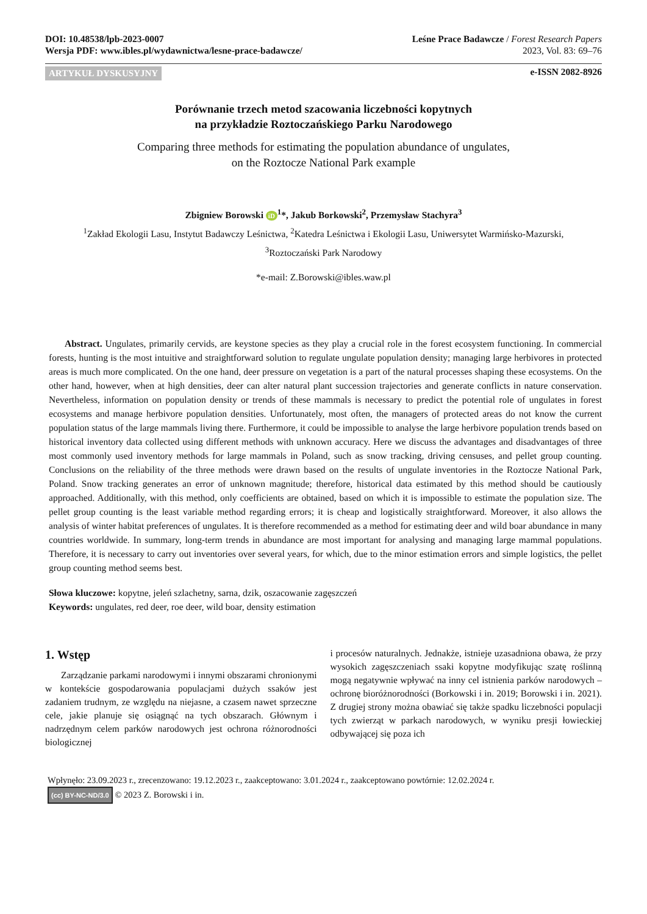DOI: 10.48538/lpb-2023-0007
Wersja PDF: www.ibles.pl/wydawnictwa/lesne-prace-badawcze/
Leśne Prace Badawcze / Forest Research Papers
2023, Vol. 83: 69–76
ARTYKUŁ DYSKUSYJNY e-ISSN 2082-8926
Porównanie trzech metod szacowania liczebności kopytnych
na przykładzie Roztoczańskiego Parku Narodowego
Comparing three methods for estimating the population abundance of ungulates,
on the Roztocze National Park example
Zbigniew Borowski iD<sup>1</sup>*, Jakub Borkowski<sup>2</sup>, Przemysław Stachyra<sup>3</sup>
<sup>1</sup> Zakład Ekologii Lasu, Instytut Badawczy Leśnictwa, <sup>2</sup>Katedra Leśnictwa i Ekologii Lasu, Uniwersytet Warmińsko-Mazurski,
<sup>3</sup> Roztoczański Park Narodowy
*e-mail: Z.Borowski@ibles.waw.pl
Abstract. Ungulates, primarily cervids, are keystone species as they play a crucial role in the forest ecosystem functioning. In commercial forests, hunting is the most intuitive and straightforward solution to regulate ungulate population density; managing large herbivores in protected areas is much more complicated. On the one hand, deer pressure on vegetation is a part of the natural processes shaping these ecosystems. On the other hand, however, when at high densities, deer can alter natural plant succession trajectories and generate conflicts in nature conservation. Nevertheless, information on population density or trends of these mammals is necessary to predict the potential role of ungulates in forest ecosystems and manage herbivore population densities. Unfortunately, most often, the managers of protected areas do not know the current population status of the large mammals living there. Furthermore, it could be impossible to analyse the large herbivore population trends based on historical inventory data collected using different methods with unknown accuracy. Here we discuss the advantages and disadvantages of three most commonly used inventory methods for large mammals in Poland, such as snow tracking, driving censuses, and pellet group counting. Conclusions on the reliability of the three methods were drawn based on the results of ungulate inventories in the Roztocze National Park, Poland. Snow tracking generates an error of unknown magnitude; therefore, historical data estimated by this method should be cautiously approached. Additionally, with this method, only coefficients are obtained, based on which it is impossible to estimate the population size. The pellet group counting is the least variable method regarding errors; it is cheap and logistically straightforward. Moreover, it also allows the analysis of winter habitat preferences of ungulates. It is therefore recommended as a method for estimating deer and wild boar abundance in many countries worldwide. In summary, long-term trends in abundance are most important for analysing and managing large mammal populations. Therefore, it is necessary to carry out inventories over several years, for which, due to the minor estimation errors and simple logistics, the pellet group counting method seems best.
Słowa kluczowe: kopytne, jeleń szlachetny, sarna, dzik, oszacowanie zagęszczeń
Keywords: ungulates, red deer, roe deer, wild boar, density estimation
1. Wstęp
Zarządzanie parkami narodowymi i innymi obszarami chronionymi w kontekście gospodarowania populacjami dużych ssaków jest zadaniem trudnym, ze względu na niejasne, a czasem nawet sprzeczne cele, jakie planuje się osiągnąć na tych obszarach. Głównym i nadrzędnym celem parków narodowych jest ochrona różnorodności biologicznej
i procesów naturalnych. Jednakże, istnieje uzasadniona obawa, że przy wysokich zagęszczeniach ssaki kopytne modyfikując szatę roślinną mogą negatywnie wpływać na inny cel istnienia parków narodowych – ochronę bioróżnorodności (Borkowski i in. 2019; Borowski i in. 2021). Z drugiej strony można obawiać się także spadku liczebności populacji tych zwierząt w parkach narodowych, w wyniku presji łowieckiej odbywającej się poza ich
Wpłynęło: 23.09.2023 r., zrecenzowano: 19.12.2023 r., zaakceptowano: 3.01.2024 r., zaakceptowano powtórnie: 12.02.2024 r.
(cc) BY-NC-ND/3.0 © 2023 Z. Borowski i in.